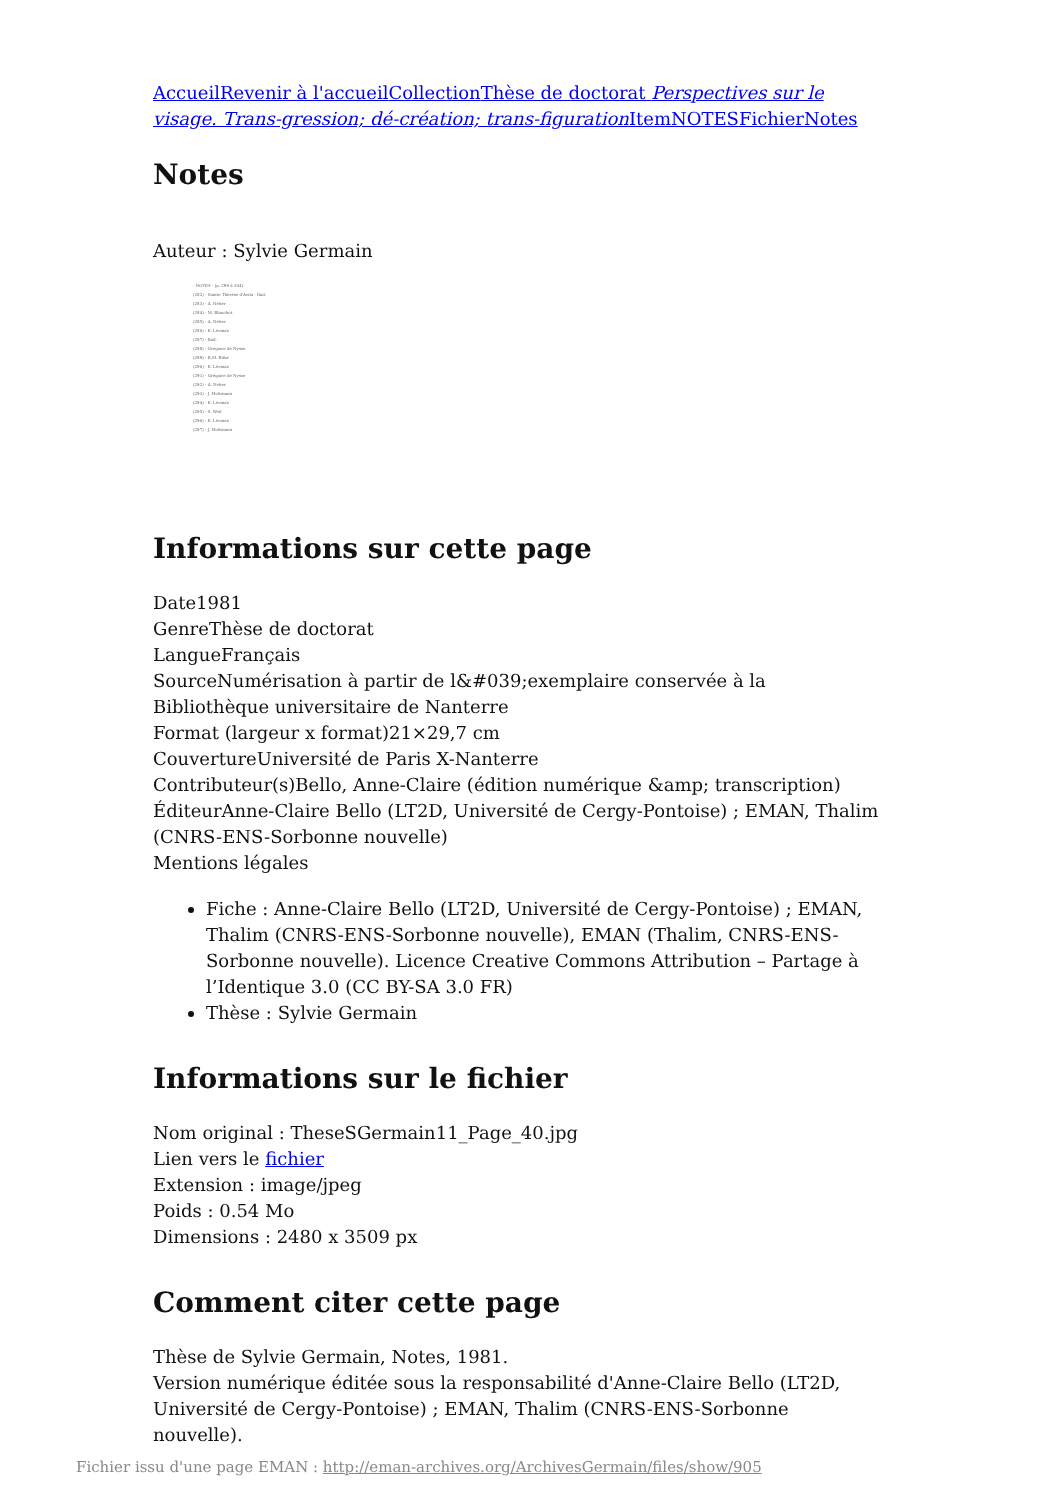Accueil Revenir à l'accueil Collection Thèse de doctorat Perspectives sur le visage. Trans-gression; dé-création; trans-figuration Item NOTES Fichier Notes
Notes
Auteur : Sylvie Germain
- NOTES - (p. 299 à 304)
(282) - Sainte Thérèse d'Avila - Ibid.
(283) - A. Neher
(284) - M. Blanchot
(285) - A. Neher
(286) - E. Lévinas
(287) - Ibid.
(288) - Grégoire de Nysse
(289) - R.M. Rilke
(290) - E. Lévinas
(291) - Grégoire de Nysse
(292) - A. Neher
(293) - J. Moltmann
(294) - E. Lévinas
(295) - S. Weil
(296) - E. Lévinas
(297) - J. Moltmann
Informations sur cette page
Date1981
GenreThèse de doctorat
LangueFrançais
SourceNumérisation à partir de l&#039;exemplaire conservée à la Bibliothèque universitaire de Nanterre
Format (largeur x format)21×29,7 cm
CouvertureUniversité de Paris X-Nanterre
Contributeur(s)Bello, Anne-Claire (édition numérique &amp; transcription)
ÉditeurAnne-Claire Bello (LT2D, Université de Cergy-Pontoise) ; EMAN, Thalim (CNRS-ENS-Sorbonne nouvelle)
Mentions légales
Fiche : Anne-Claire Bello (LT2D, Université de Cergy-Pontoise) ; EMAN, Thalim (CNRS-ENS-Sorbonne nouvelle), EMAN (Thalim, CNRS-ENS-Sorbonne nouvelle). Licence Creative Commons Attribution – Partage à l’Identique 3.0 (CC BY-SA 3.0 FR)
Thèse : Sylvie Germain
Informations sur le fichier
Nom original : TheseSGermain11_Page_40.jpg
Lien vers le fichier
Extension : image/jpeg
Poids : 0.54 Mo
Dimensions : 2480 x 3509 px
Comment citer cette page
Thèse de Sylvie Germain, Notes, 1981.
Version numérique éditée sous la responsabilité d'Anne-Claire Bello (LT2D, Université de Cergy-Pontoise) ; EMAN, Thalim (CNRS-ENS-Sorbonne nouvelle).
Fichier issu d'une page EMAN : http://eman-archives.org/ArchivesGermain/files/show/905